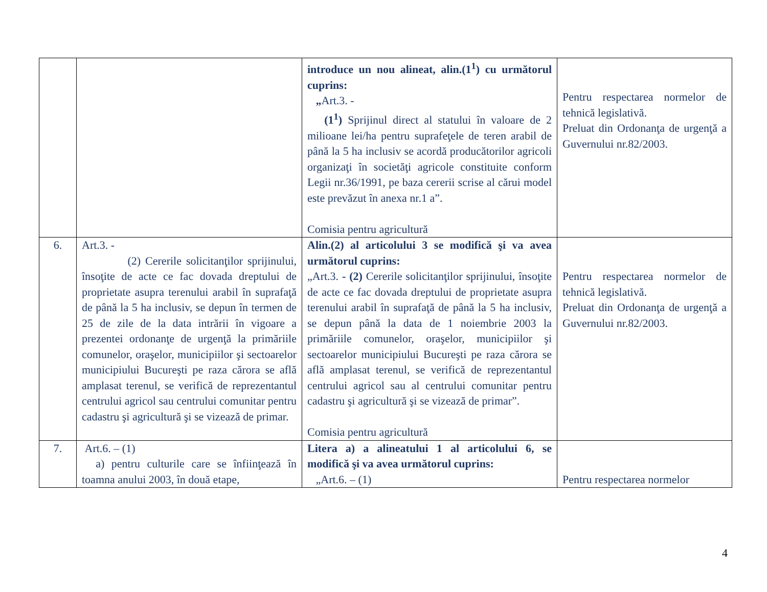| | | introduce un nou alineat, alin.(1<sup>1</sup>) cu următorul cuprins: „ Art.3. - (1<sup>1</sup>) Sprijinul direct al statului în valoare de 2 milioane lei/ha pentru suprafeţele de teren arabil de până la 5 ha inclusiv se acordă producătorilor agricoli organizaţi în societăţi agricole constituite conform Legii nr.36/1991, pe baza cererii scrise al cărui model este prevăzut în anexa nr.1 a”. Comisia pentru agricultură | Pentru respectarea normelor de tehnică legislativă. Preluat din Ordonanţa de urgenţă a Guvernului nr.82/2003. |
| 6. | Art.3. - (2) Cererile solicitanţilor sprijinului, însoţite de acte ce fac dovada dreptului de proprietate asupra terenului arabil în suprafaţă de până la 5 ha inclusiv, se depun în termen de 25 de zile de la data intrării în vigoare a prezentei ordonanţe de urgenţă la primăriile comunelor, oraşelor, municipiilor şi sectoarelor municipiului Bucureşti pe raza cărora se află amplasat terenul, se verifică de reprezentantul centrului agricol sau centrului comunitar pentru cadastru şi agricultură şi se vizează de primar. | Alin.(2) al articolului 3 se modifică şi va avea următorul cuprins: „Art.3. - (2) Cererile solicitanţilor sprijinului, însoţite de acte ce fac dovada dreptului de proprietate asupra terenului arabil în suprafaţă de până la 5 ha inclusiv, se depun până la data de 1 noiembrie 2003 la primăriile comunelor, oraşelor, municipiilor şi sectoarelor municipiului Bucureşti pe raza cărora se află amplasat terenul, se verifică de reprezentantul centrului agricol sau al centrului comunitar pentru cadastru şi agricultură şi se vizează de primar”. Comisia pentru agricultură | Pentru respectarea normelor de tehnică legislativă. Preluat din Ordonanţa de urgenţă a Guvernului nr.82/2003. |
| 7. | Art.6. – (1) a) pentru culturile care se înfiinţează în toamna anului 2003, în două etape, | Litera a) a alineatului 1 al articolului 6, se modifică şi va avea următorul cuprins: „Art.6. – (1) | Pentru respectarea normelor |
4